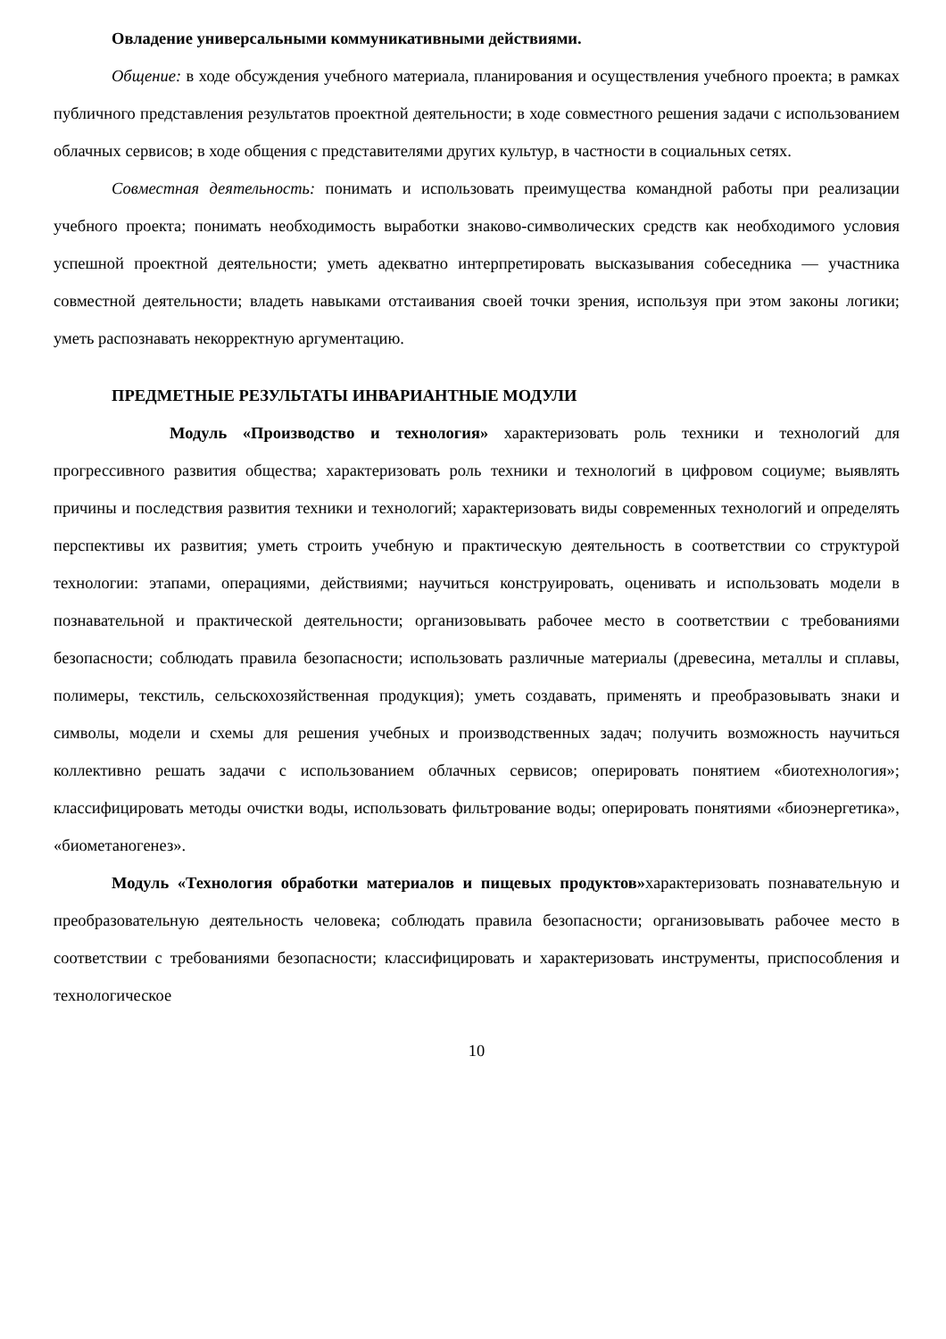Овладение универсальными коммуникативными действиями.
Общение: в ходе обсуждения учебного материала, планирования и осуществления учебного проекта; в рамках публичного представления результатов проектной деятельности; в ходе совместного решения задачи с использованием облачных сервисов; в ходе общения с представителями других культур, в частности в социальных сетях.
Совместная деятельность: понимать и использовать преимущества командной работы при реализации учебного проекта; понимать необходимость выработки знаково-символических средств как необходимого условия успешной проектной деятельности; уметь адекватно интерпретировать высказывания собеседника — участника совместной деятельности; владеть навыками отстаивания своей точки зрения, используя при этом законы логики; уметь распознавать некорректную аргументацию.
ПРЕДМЕТНЫЕ РЕЗУЛЬТАТЫ ИНВАРИАНТНЫЕ МОДУЛИ
Модуль «Производство и технология» характеризовать роль техники и технологий для прогрессивного развития общества; характеризовать роль техники и технологий в цифровом социуме; выявлять причины и последствия развития техники и технологий; характеризовать виды современных технологий и определять перспективы их развития; уметь строить учебную и практическую деятельность в соответствии со структурой технологии: этапами, операциями, действиями; научиться конструировать, оценивать и использовать модели в познавательной и практической деятельности; организовывать рабочее место в соответствии с требованиями безопасности; соблюдать правила безопасности; использовать различные материалы (древесина, металлы и сплавы, полимеры, текстиль, сельскохозяйственная продукция); уметь создавать, применять и преобразовывать знаки и символы, модели и схемы для решения учебных и производственных задач; получить возможность научиться коллективно решать задачи с использованием облачных сервисов; оперировать понятием «биотехнология»; классифицировать методы очистки воды, использовать фильтрование воды; оперировать понятиями «биоэнергетика», «биометаногенез».
Модуль «Технология обработки материалов и пищевых продуктов»характеризовать познавательную и преобразовательную деятельность человека; соблюдать правила безопасности; организовывать рабочее место в соответствии с требованиями безопасности; классифицировать и характеризовать инструменты, приспособления и технологическое
10